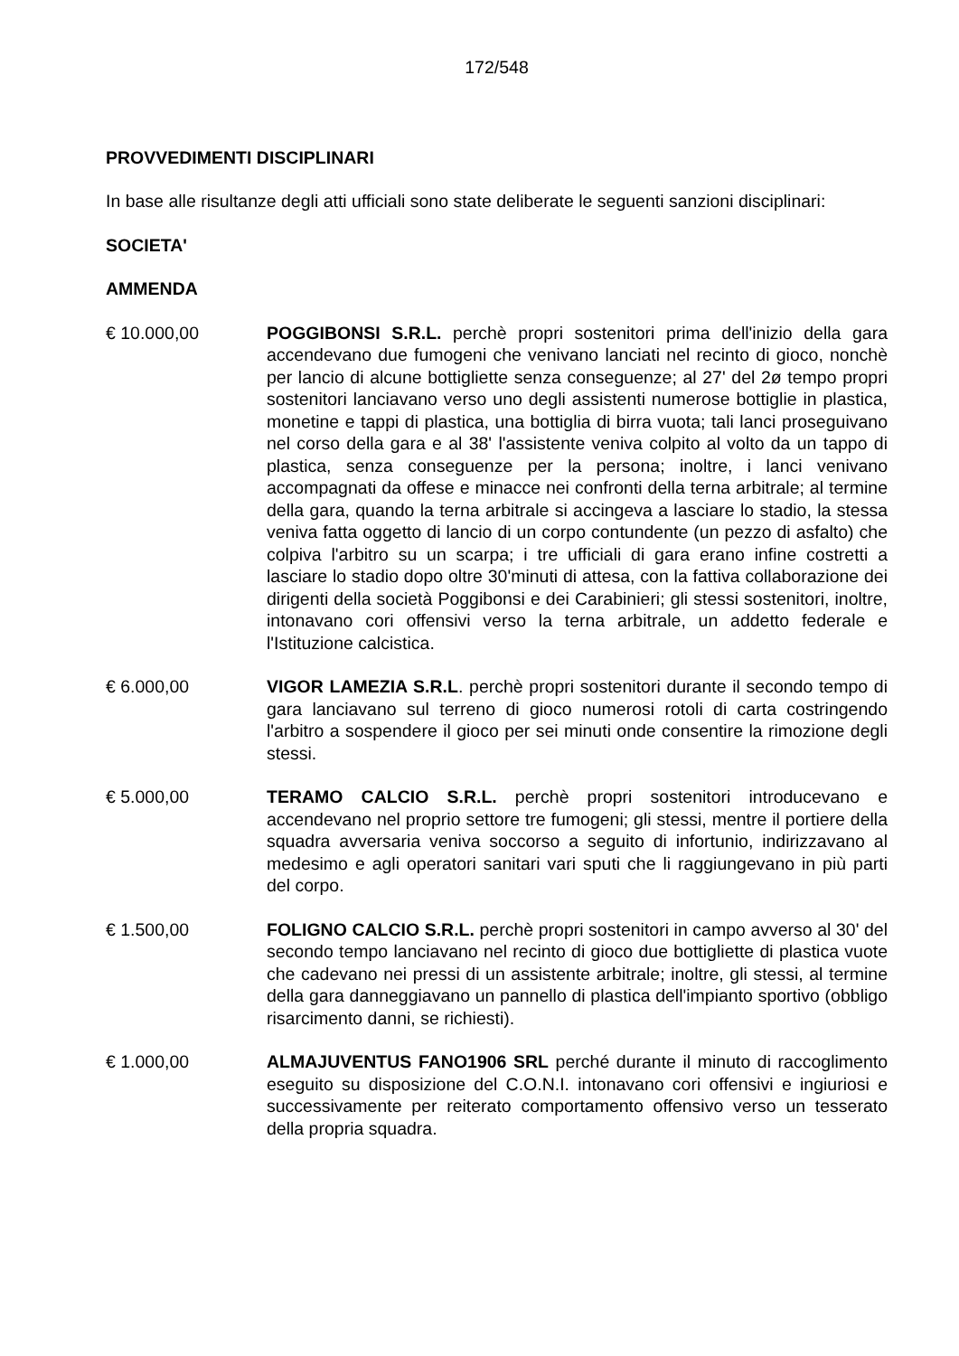172/548
PROVVEDIMENTI DISCIPLINARI
In base alle risultanze degli atti ufficiali sono state deliberate le seguenti sanzioni disciplinari:
SOCIETA'
AMMENDA
€ 10.000,00 POGGIBONSI S.R.L. perchè propri sostenitori prima dell'inizio della gara accendevano due fumogeni che venivano lanciati nel recinto di gioco, nonchè per lancio di alcune bottigliette senza conseguenze; al 27' del 2ø tempo propri sostenitori lanciavano verso uno degli assistenti numerose bottiglie in plastica, monetine e tappi di plastica, una bottiglia di birra vuota; tali lanci proseguivano nel corso della gara e al 38' l'assistente veniva colpito al volto da un tappo di plastica, senza conseguenze per la persona; inoltre, i lanci venivano accompagnati da offese e minacce nei confronti della terna arbitrale; al termine della gara, quando la terna arbitrale si accingeva a lasciare lo stadio, la stessa veniva fatta oggetto di lancio di un corpo contundente (un pezzo di asfalto) che colpiva l'arbitro su un scarpa; i tre ufficiali di gara erano infine costretti a lasciare lo stadio dopo oltre 30'minuti di attesa, con la fattiva collaborazione dei dirigenti della società Poggibonsi e dei Carabinieri; gli stessi sostenitori, inoltre, intonavano cori offensivi verso la terna arbitrale, un addetto federale e l'Istituzione calcistica.
€ 6.000,00 VIGOR LAMEZIA S.R.L. perchè propri sostenitori durante il secondo tempo di gara lanciavano sul terreno di gioco numerosi rotoli di carta costringendo l'arbitro a sospendere il gioco per sei minuti onde consentire la rimozione degli stessi.
€ 5.000,00 TERAMO CALCIO S.R.L. perchè propri sostenitori introducevano e accendevano nel proprio settore tre fumogeni; gli stessi, mentre il portiere della squadra avversaria veniva soccorso a seguito di infortunio, indirizzavano al medesimo e agli operatori sanitari vari sputi che li raggiungevano in più parti del corpo.
€ 1.500,00 FOLIGNO CALCIO S.R.L. perchè propri sostenitori in campo avverso al 30' del secondo tempo lanciavano nel recinto di gioco due bottigliette di plastica vuote che cadevano nei pressi di un assistente arbitrale; inoltre, gli stessi, al termine della gara danneggiavano un pannello di plastica dell'impianto sportivo (obbligo risarcimento danni, se richiesti).
€ 1.000,00 ALMAJUVENTUS FANO1906 SRL perché durante il minuto di raccoglimento eseguito su disposizione del C.O.N.I. intonavano cori offensivi e ingiuriosi e successivamente per reiterato comportamento offensivo verso un tesserato della propria squadra.